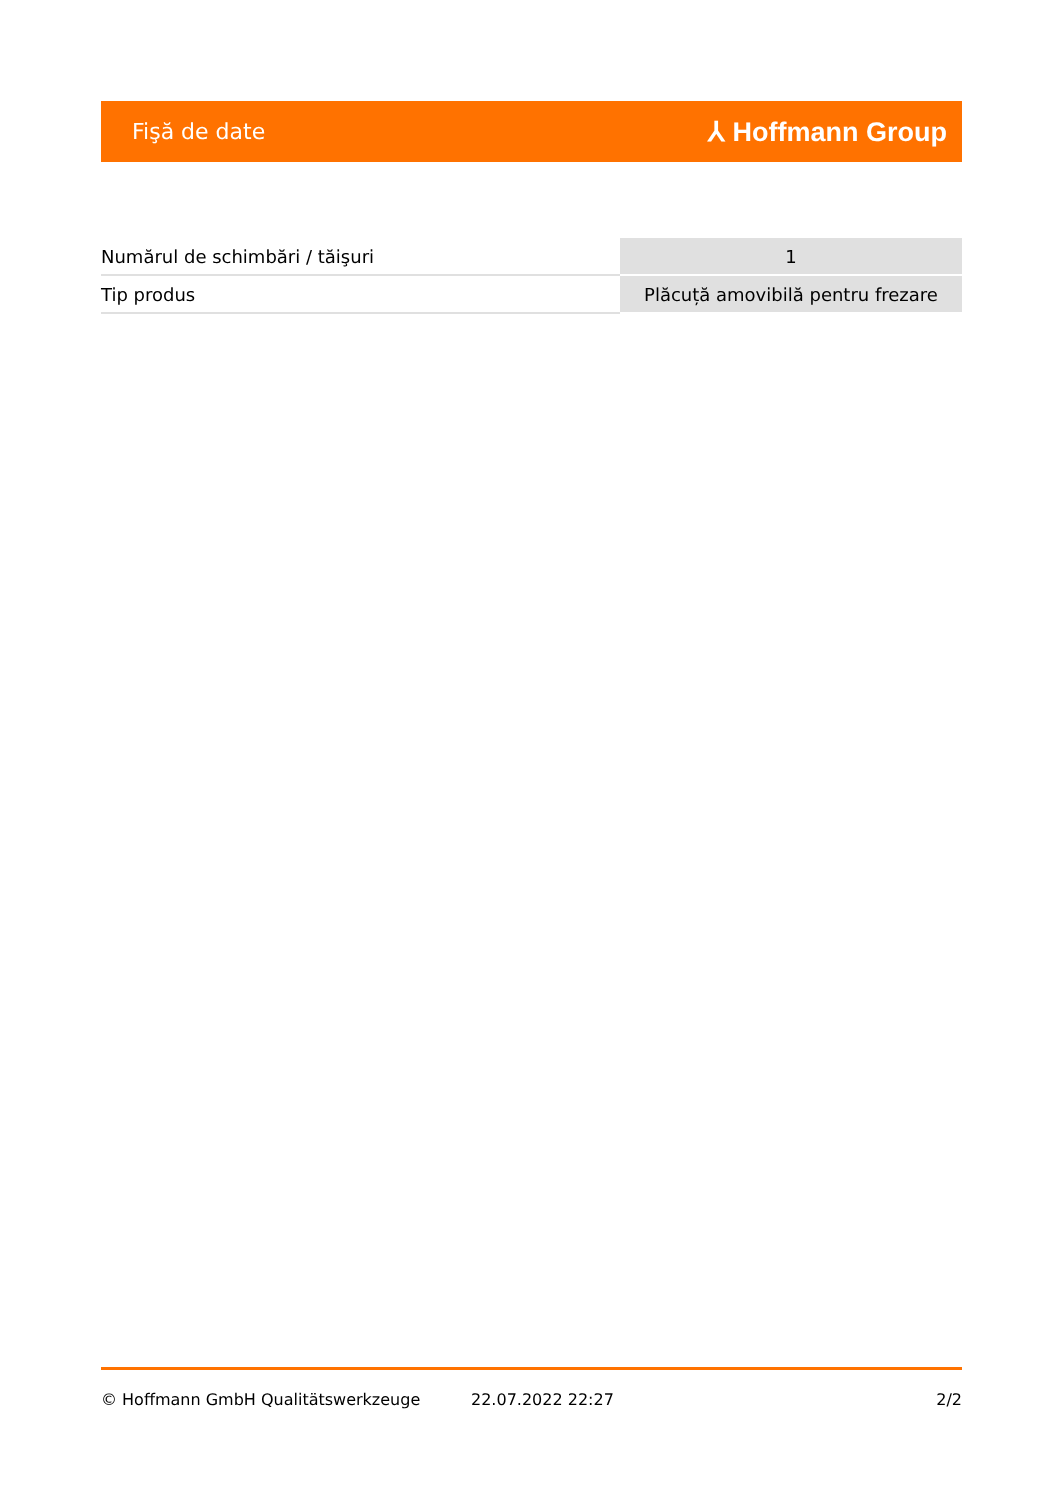Fişă de date ⅄ Hoffmann Group
| Numărul de schimbări / tăişuri | 1 |
| Tip produs | Plăcuță amovibilă pentru frezare |
© Hoffmann GmbH Qualitätswerkzeuge 22.07.2022 22:27 2/2